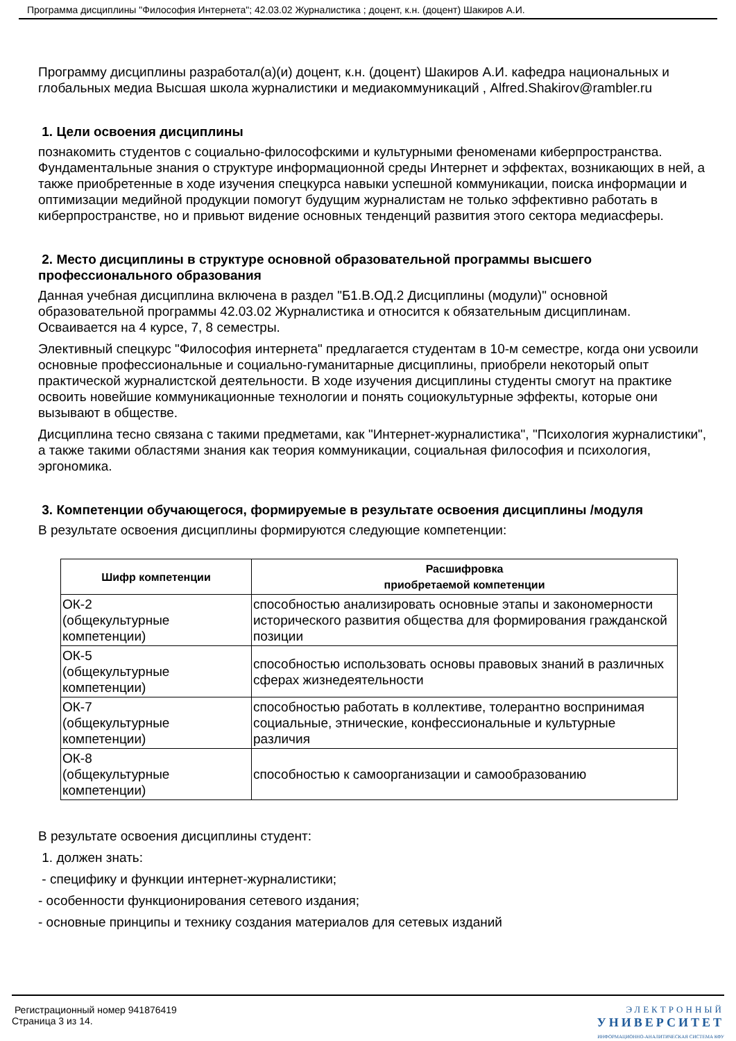Программа дисциплины "Философия Интернета"; 42.03.02 Журналистика ; доцент, к.н. (доцент) Шакиров А.И.
Программу дисциплины разработал(а)(и) доцент, к.н. (доцент) Шакиров А.И. кафедра национальных и глобальных медиа Высшая школа журналистики и медиакоммуникаций , Alfred.Shakirov@rambler.ru
1. Цели освоения дисциплины
познакомить студентов с социально-философскими и культурными феноменами киберпространства. Фундаментальные знания о структуре информационной среды Интернет и эффектах, возникающих в ней, а также приобретенные в ходе изучения спецкурса навыки успешной коммуникации, поиска информации и оптимизации медийной продукции помогут будущим журналистам не только эффективно работать в киберпространстве, но и привьют видение основных тенденций развития этого сектора медиасферы.
2. Место дисциплины в структуре основной образовательной программы высшего профессионального образования
Данная учебная дисциплина включена в раздел "Б1.В.ОД.2 Дисциплины (модули)" основной образовательной программы 42.03.02 Журналистика и относится к обязательным дисциплинам. Осваивается на 4 курсе, 7, 8 семестры.
Элективный спецкурс "Философия интернета" предлагается студентам в 10-м семестре, когда они усвоили основные профессиональные и социально-гуманитарные дисциплины, приобрели некоторый опыт практической журналистской деятельности. В ходе изучения дисциплины студенты смогут на практике освоить новейшие коммуникационные технологии и понять социокультурные эффекты, которые они вызывают в обществе.
Дисциплина тесно связана с такими предметами, как "Интернет-журналистика", "Психология журналистики", а также такими областями знания как теория коммуникации, социальная философия и психология, эргономика.
3. Компетенции обучающегося, формируемые в результате освоения дисциплины /модуля
В результате освоения дисциплины формируются следующие компетенции:
| Шифр компетенции | Расшифровка приобретаемой компетенции |
| --- | --- |
| ОК-2 (общекультурные компетенции) | способностью анализировать основные этапы и закономерности исторического развития общества для формирования гражданской позиции |
| ОК-5 (общекультурные компетенции) | способностью использовать основы правовых знаний в различных сферах жизнедеятельности |
| ОК-7 (общекультурные компетенции) | способностью работать в коллективе, толерантно воспринимая социальные, этнические, конфессиональные и культурные различия |
| ОК-8 (общекультурные компетенции) | способностью к самоорганизации и самообразованию |
В результате освоения дисциплины студент:
1. должен знать:
- специфику и функции интернет-журналистики;
- особенности функционирования сетевого издания;
- основные принципы и технику создания материалов для сетевых изданий
Регистрационный номер 941876419
Страница 3 из 14.
ЭЛЕКТРОННЫЙ
УНИВЕРСИТЕТ
ИНФОРМАЦИОННО-АНАЛИТИЧЕСКАЯ СИСТЕМА КФУ